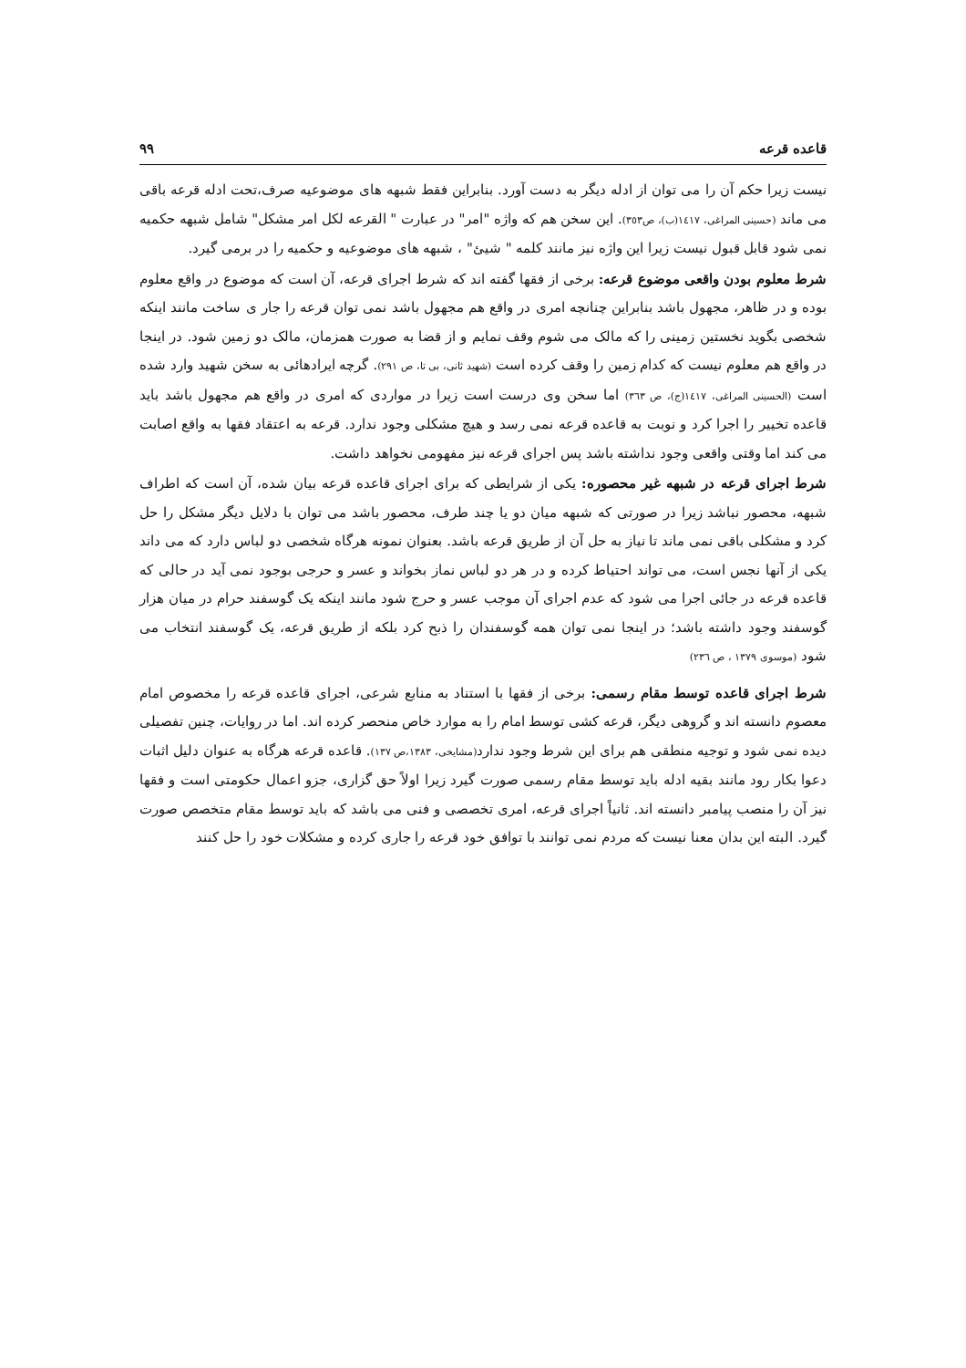قاعده قرعه ۹۹
نیست زیرا حکم آن را می توان از ادله دیگر به دست آورد. بنابراین فقط شبهه های موضوعیه صرف،تحت ادله قرعه باقی می ماند (حسینی المراغی، ١٤١٧(ب)، ص٣٥٣). این سخن هم که واژه "امر" در عبارت " القرعه لکل امر مشکل" شامل شبهه حکمیه نمی شود قابل قبول نیست زیرا این واژه نیز مانند کلمه " شیئ" ، شبهه های موضوعیه و حکمیه را در برمی گیرد.
شرط معلوم بودن واقعی موضوع قرعه: برخی از فقها گفته اند که شرط اجرای قرعه، آن است که موضوع در واقع معلوم بوده و در ظاهر، مجهول باشد بنابراین چنانچه امری در واقع هم مجهول باشد نمی توان قرعه را جار ی ساخت مانند اینکه شخصی بگوید نخستین زمینی را که مالک می شوم وقف نمایم و از قضا به صورت همزمان، مالک دو زمین شود. در اینجا در واقع هم معلوم نیست که کدام زمین را وقف کرده است (شهید ثانی، بی تا، ص ۲۹۱). گرچه ایرادهائی به سخن شهید وارد شده است (الحسینی المراغی، ١٤١٧(ج)، ص ٣٦٣) اما سخن وی درست است زیرا در مواردی که امری در واقع هم مجهول باشد باید قاعده تخییر را اجرا کرد و نوبت به قاعده قرعه نمی رسد و هیچ مشکلی وجود ندارد. قرعه به اعتقاد فقها به واقع اصابت می کند اما وقتی واقعی وجود نداشته باشد پس اجرای قرعه نیز مفهومی نخواهد داشت.
شرط اجرای قرعه در شبهه غیر محصوره: یکی از شرایطی که برای اجرای قاعده قرعه بیان شده، آن است که اطراف شبهه، محصور نباشد زیرا در صورتی که شبهه میان دو یا چند طرف، محصور باشد می توان با دلایل دیگر مشکل را حل کرد و مشکلی باقی نمی ماند تا نیاز به حل آن از طریق قرعه باشد. بعنوان نمونه هرگاه شخصی دو لباس دارد که می داند یکی از آنها نجس است، می تواند احتیاط کرده و در هر دو لباس نماز بخواند و عسر و حرجی بوجود نمی آید در حالی که قاعده قرعه در جائی اجرا می شود که عدم اجرای آن موجب عسر و حرج شود مانند اینکه یک گوسفند حرام در میان هزار گوسفند وجود داشته باشد؛ در اینجا نمی توان همه گوسفندان را ذبح کرد بلکه از طریق قرعه، یک گوسفند انتخاب می شود (موسوی ١٣٧٩ ، ص ٢٣٦)
شرط اجرای قاعده توسط مقام رسمی: برخی از فقها با استناد به منابع شرعی، اجرای قاعده قرعه را مخصوص امام معصوم دانسته اند و گروهی دیگر، قرعه کشی توسط امام را به موارد خاص منحصر کرده اند. اما در روایات، چنین تفصیلی دیده نمی شود و توجیه منطقی هم برای این شرط وجود ندارد(مشایخی، ١٣٨٣،ص ١٣٧). قاعده قرعه هرگاه به عنوان دلیل اثبات دعوا بکار رود مانند بقیه ادله باید توسط مقام رسمی صورت گیرد زیرا اولاً حق گزاری، جزو اعمال حکومتی است و فقها نیز آن را منصب پیامبر دانسته اند. ثانیاً اجرای قرعه، امری تخصصی و فنی می باشد که باید توسط مقام متخصص صورت گیرد. البته این بدان معنا نیست که مردم نمی توانند با توافق خود قرعه را جاری کرده و مشکلات خود را حل کنند